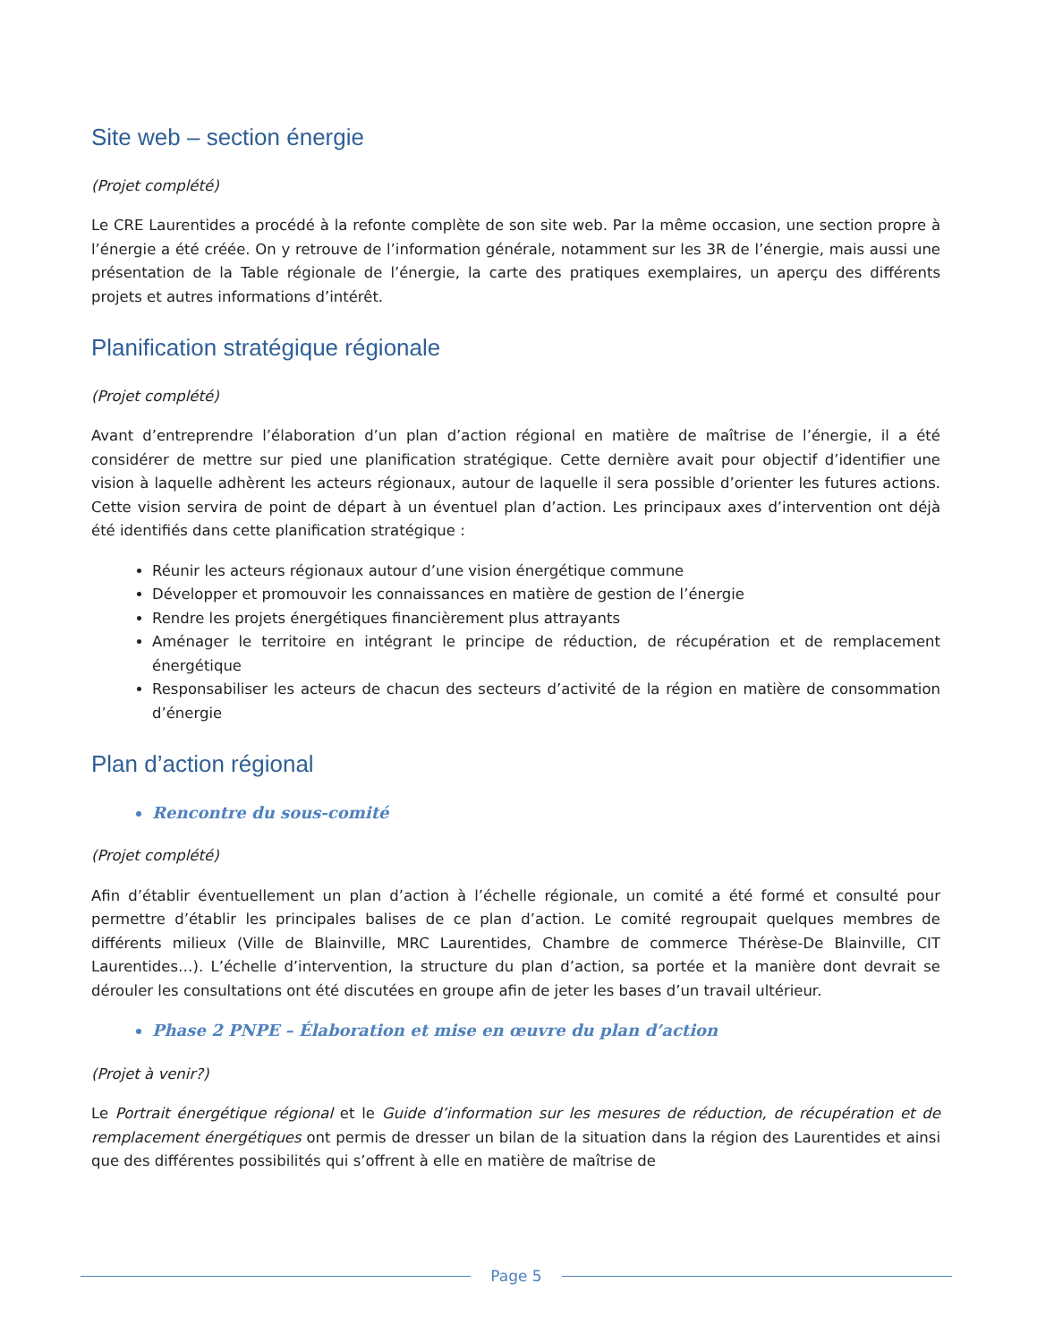Site web – section énergie
(Projet complété)
Le CRE Laurentides a procédé à la refonte complète de son site web. Par la même occasion, une section propre à l’énergie a été créée. On y retrouve de l’information générale, notamment sur les 3R de l’énergie, mais aussi une présentation de la Table régionale de l’énergie, la carte des pratiques exemplaires, un aperçu des différents projets et autres informations d’intérêt.
Planification stratégique régionale
(Projet complété)
Avant d’entreprendre l’élaboration d’un plan d’action régional en matière de maîtrise de l’énergie, il a été considérer de mettre sur pied une planification stratégique. Cette dernière avait pour objectif d’identifier une vision à laquelle adhèrent les acteurs régionaux, autour de laquelle il sera possible d’orienter les futures actions. Cette vision servira de point de départ à un éventuel plan d’action. Les principaux axes d’intervention ont déjà été identifiés dans cette planification stratégique :
Réunir les acteurs régionaux autour d’une vision énergétique commune
Développer et promouvoir les connaissances en matière de gestion de l’énergie
Rendre les projets énergétiques financièrement plus attrayants
Aménager le territoire en intégrant le principe de réduction, de récupération et de remplacement énergétique
Responsabiliser les acteurs de chacun des secteurs d’activité de la région en matière de consommation d’énergie
Plan d’action régional
Rencontre du sous-comité
(Projet complété)
Afin d’établir éventuellement un plan d’action à l’échelle régionale, un comité a été formé et consulté pour permettre d’établir les principales balises de ce plan d’action. Le comité regroupait quelques membres de différents milieux (Ville de Blainville, MRC Laurentides, Chambre de commerce Thérèse-De Blainville, CIT Laurentides…). L’échelle d’intervention, la structure du plan d’action, sa portée et la manière dont devrait se dérouler les consultations ont été discutées en groupe afin de jeter les bases d’un travail ultérieur.
Phase 2 PNPE – Élaboration et mise en œuvre du plan d’action
(Projet à venir?)
Le Portrait énergétique régional et le Guide d’information sur les mesures de réduction, de récupération et de remplacement énergétiques ont permis de dresser un bilan de la situation dans la région des Laurentides et ainsi que des différentes possibilités qui s’offrent à elle en matière de maîtrise de
Page 5